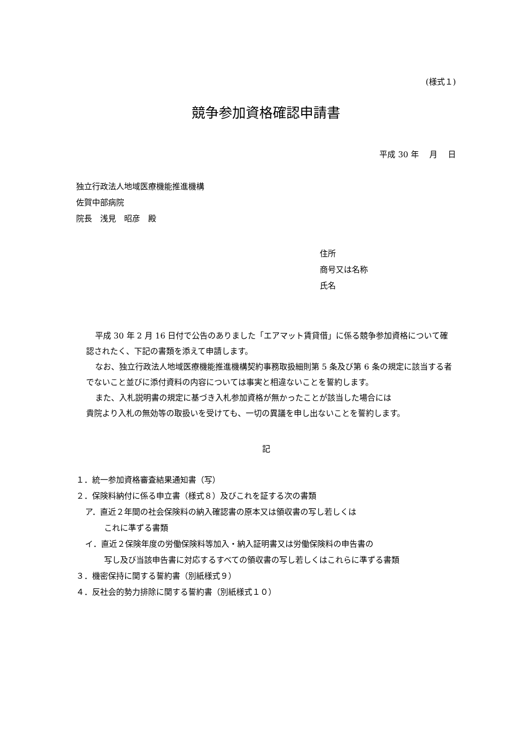(様式１)
競争参加資格確認申請書
平成 30 年　 月　 日
独立行政法人地域医療機能推進機構
佐賀中部病院
院長　浅見　昭彦　殿
住所
商号又は名称
氏名
平成 30 年 2 月 16 日付で公告のありました「エアマット賃貸借」に係る競争参加資格について確認されたく、下記の書類を添えて申請します。
なお、独立行政法人地域医療機能推進機構契約事務取扱細則第 5 条及び第 6 条の規定に該当する者でないこと並びに添付資料の内容については事実と相違ないことを誓約します。
また、入札説明書の規定に基づき入札参加資格が無かったことが該当した場合には
貴院より入札の無効等の取扱いを受けても、一切の異議を申し出ないことを誓約します。
記
１．統一参加資格審査結果通知書（写）
２．保険料納付に係る申立書（様式８）及びこれを証する次の書類
ア．直近２年間の社会保険料の納入確認書の原本又は領収書の写し若しくは
これに準ずる書類
イ．直近２保険年度の労働保険料等加入・納入証明書又は労働保険料の申告書の
写し及び当該申告書に対応するすべての領収書の写し若しくはこれらに準ずる書類
３．機密保持に関する誓約書（別紙様式９）
４．反社会的勢力排除に関する誓約書（別紙様式１０）